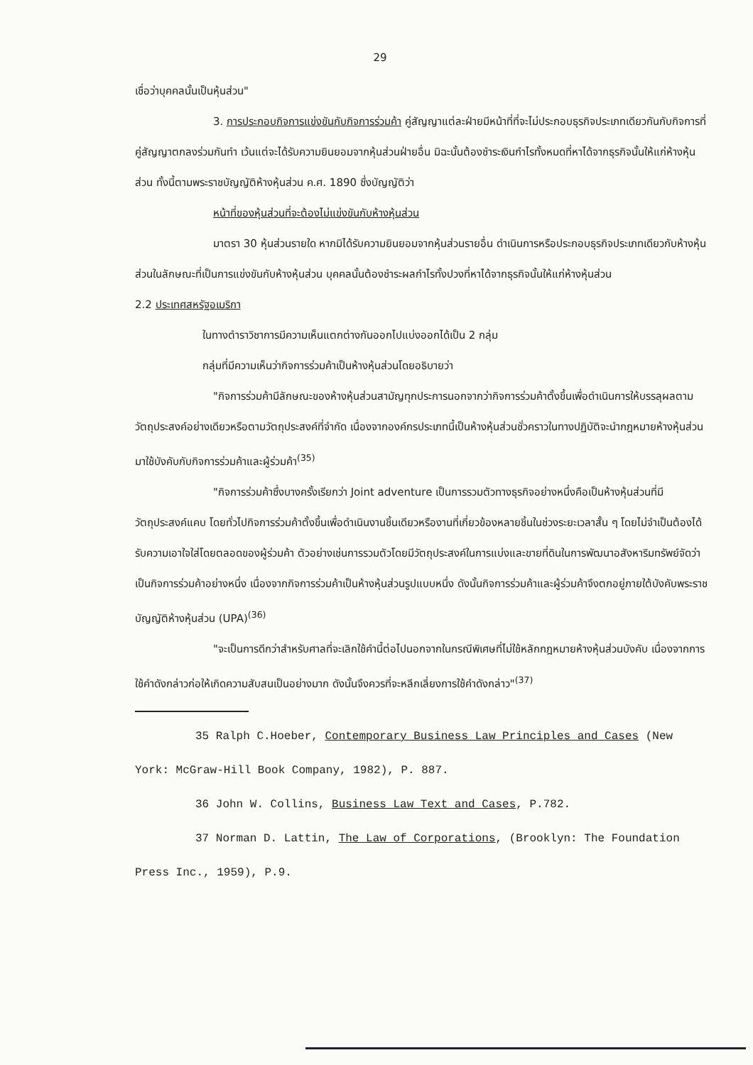29
เชื่อว่าบุคคลนั้นเป็นหุ้นส่วน"
3. การประกอบกิจการแข่งขันกับกิจการร่วมค้า คู่สัญญาแต่ละฝ่ายมีหน้าที่ที่จะไม่ประกอบธุรกิจประเภทเดียวกันกับกิจการที่คู่สัญญาตกลงร่วมกันทำ เว้นแต่จะได้รับความยินยอมจากหุ้นส่วนฝ่ายอื่น มิฉะนั้นต้องชำระเงินกำไรทั้งหมดที่หาได้จากธุรกิจนั้นให้แก่ห้างหุ้นส่วน ทั้งนี้ตามพระราชบัญญัติห้างหุ้นส่วน ค.ศ. 1890 ซึ่งบัญญัติว่า
หน้าที่ของหุ้นส่วนที่จะต้องไม่แข่งขันกับห้างหุ้นส่วน
มาตรา 30 หุ้นส่วนรายใด หากมิได้รับความยินยอมจากหุ้นส่วนรายอื่น ดำเนินการหรือประกอบธุรกิจประเภทเดียวกับห้างหุ้นส่วนในลักษณะที่เป็นการแข่งขันกับห้างหุ้นส่วน บุคคลนั้นต้องชำระผลกำไรทั้งปวงที่หาได้จากธุรกิจนั้นให้แก่ห้างหุ้นส่วน
2.2 ประเทศสหรัฐอเมริกา
ในทางตำราวิชาการมีความเห็นแตกต่างกันออกไปแบ่งออกได้เป็น 2 กลุ่ม
กลุ่มที่มีความเห็นว่ากิจการร่วมค้าเป็นห้างหุ้นส่วนโดยอธิบายว่า
"กิจการร่วมค้ามีลักษณะของห้างหุ้นส่วนสามัญทุกประการนอกจากว่ากิจการร่วมค้าตั้งขึ้นเพื่อดำเนินการให้บรรลุผลตามวัตถุประสงค์อย่างเดียวหรือตามวัตถุประสงค์ที่จำกัด เนื่องจากองค์กรประเภทนี้เป็นห้างหุ้นส่วนชั่วคราวในทางปฏิบัติจะนำกฎหมายห้างหุ้นส่วนมาใช้บังคับกับกิจการร่วมค้าและผู้ร่วมค้า<sup>(35)</sup>
"กิจการร่วมค้าซึ่งบางครั้งเรียกว่า Joint adventure เป็นการรวมตัวทางธุรกิจอย่างหนึ่งคือเป็นห้างหุ้นส่วนที่มีวัตถุประสงค์แคบ โดยทั่วไปกิจการร่วมค้าตั้งขึ้นเพื่อดำเนินงานชิ้นเดียวหรืองานที่เกี่ยวข้องหลายชิ้นในช่วงระยะเวลาสั้น ๆ โดยไม่จำเป็นต้องได้รับความเอาใจใส่โดยตลอดของผู้ร่วมค้า ตัวอย่างเช่นการรวมตัวโดยมีวัตถุประสงค์ในการแบ่งและขายที่ดินในการพัฒนาอสังหาริมทรัพย์จัดว่าเป็นกิจการร่วมค้าอย่างหนึ่ง เนื่องจากกิจการร่วมค้าเป็นห้างหุ้นส่วนรูปแบบหนึ่ง ดังนั้นกิจการร่วมค้าและผู้ร่วมค้าจึงตกอยู่ภายใต้บังคับพระราชบัญญัติห้างหุ้นส่วน (UPA)<sup>(36)</sup>
"จะเป็นการดีกว่าสำหรับศาลที่จะเลิกใช้คำนี้ต่อไปนอกจากในกรณีพิเศษที่ไม่ใช้หลักกฎหมายห้างหุ้นส่วนบังคับ เนื่องจากการใช้คำดังกล่าวก่อให้เกิดความสับสนเป็นอย่างมาก ดังนั้นจึงควรที่จะหลีกเลี่ยงการใช้คำดังกล่าว"<sup>(37)</sup>
35 Ralph C.Hoeber, Contemporary Business Law Principles and Cases (New York: McGraw-Hill Book Company, 1982), P. 887.
36 John W. Collins, Business Law Text and Cases, P.782.
37 Norman D. Lattin, The Law of Corporations, (Brooklyn: The Foundation Press Inc., 1959), P.9.